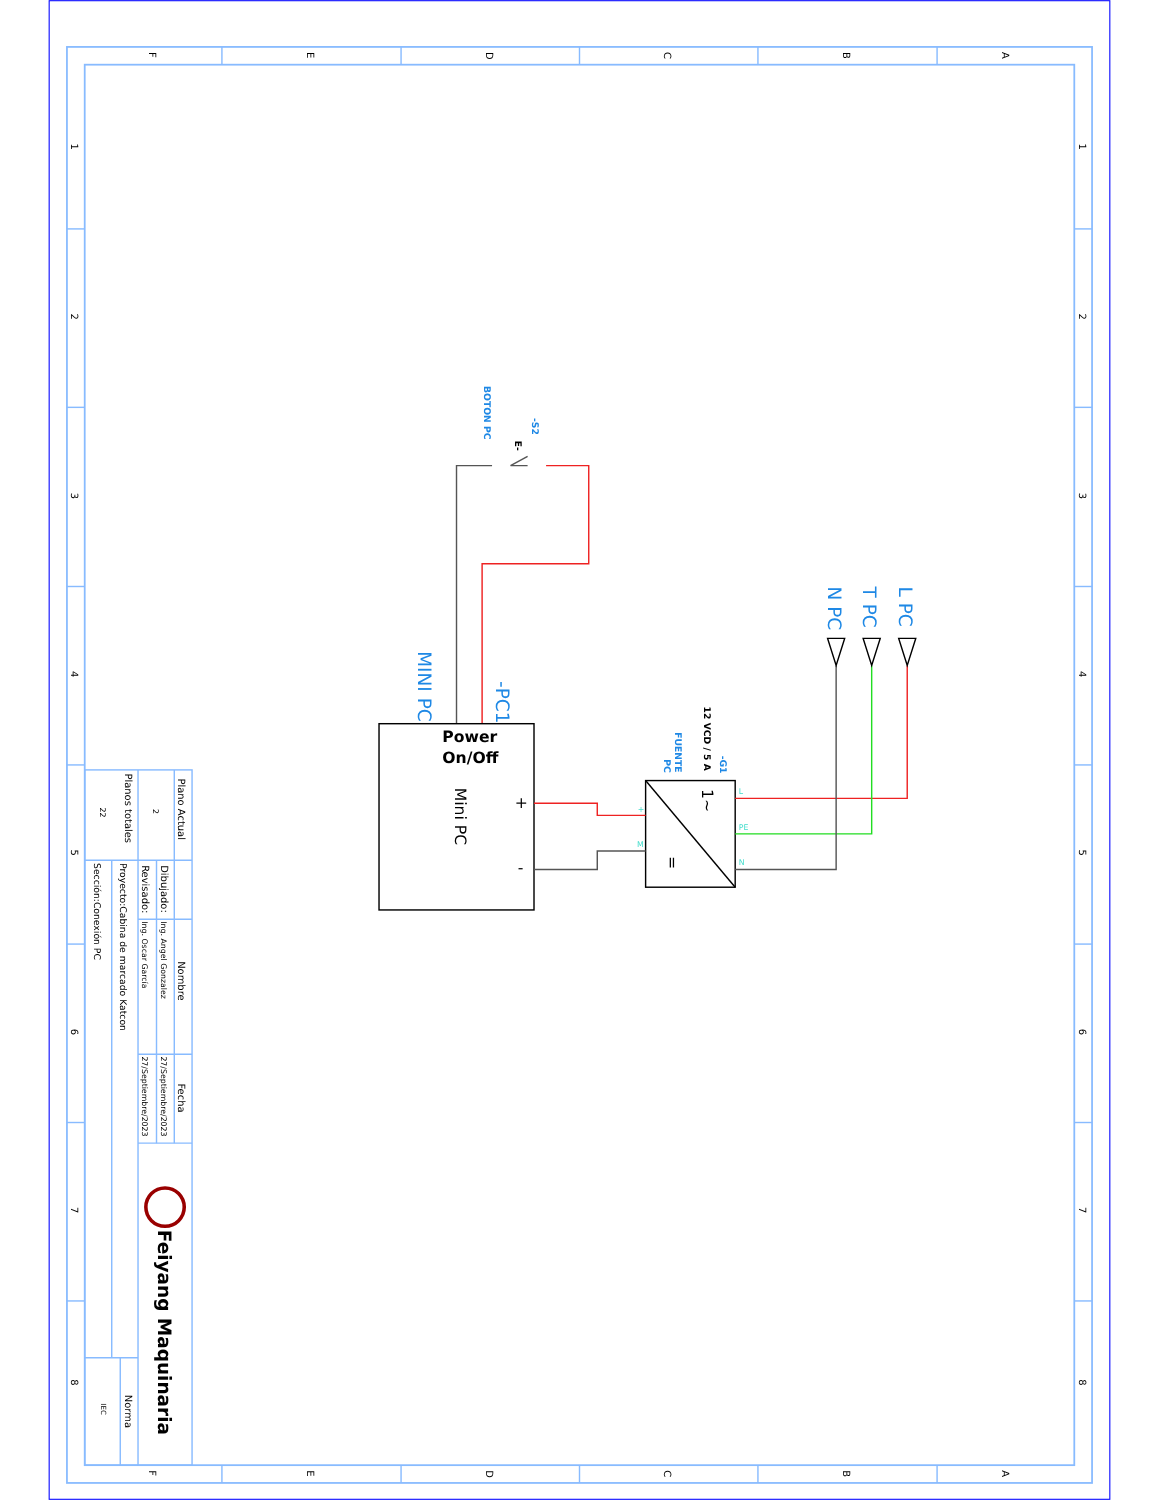F
E
D
C
B
A
F
E
D
C
B
A
1
2
3
4
5
6
7
8
1
2
3
4
5
6
7
8
Plano Actual
Planos totales
2
22
Nombre
Fecha
Dibujado:
Ing. Angel Gonzalez
27/Septiembre/2023
Revisado:
Ing. Oscar García
27/Septiembre/2023
Proyecto:Cabina de marcado Katcon
Sección:Conexión PC
Norma
IEC
Feiyang Maquinaria
BOTON PC
-S2
MINI PC
-PC1
FUENTE
PC
-G1
N PC
T PC
L PC
E-
12 VCD / 5 A
Power
On/Off
Mini PC
+
-
1~
=
L
PE
N
+
M